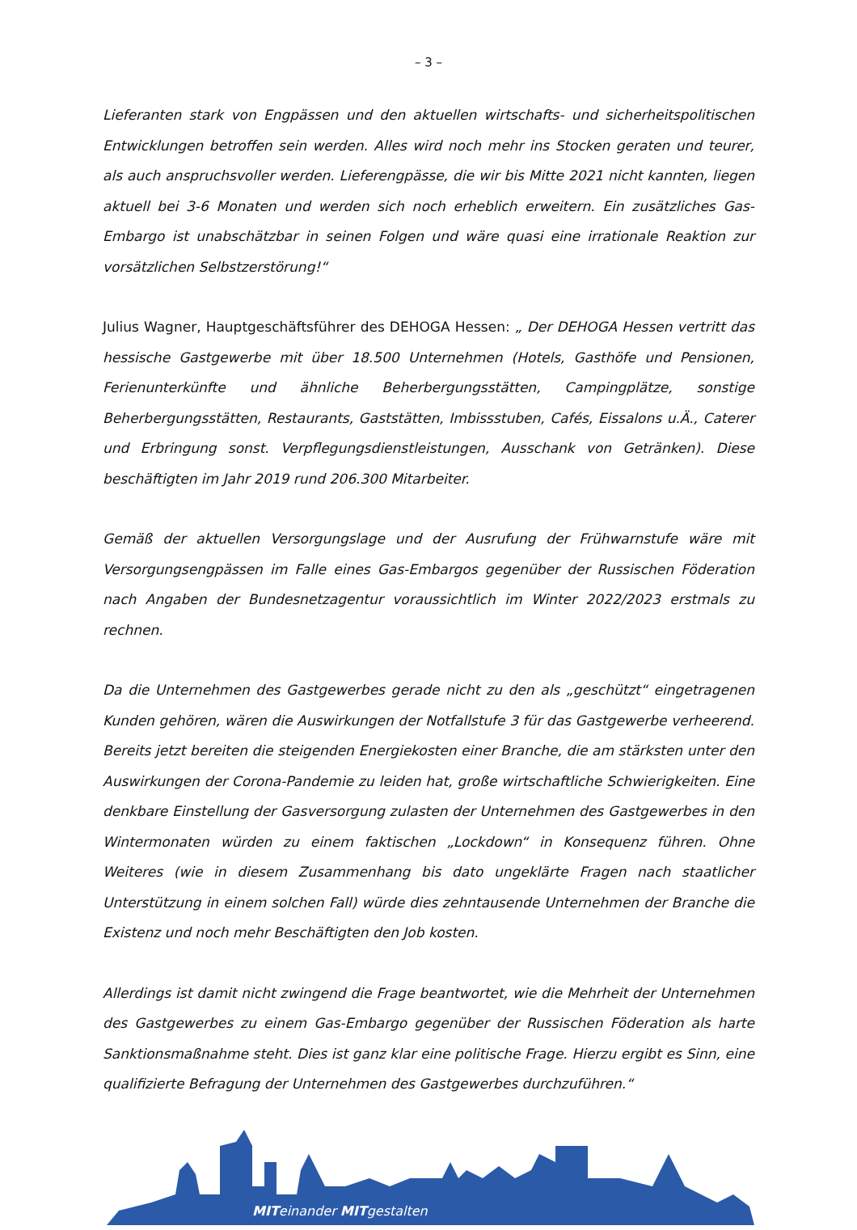– 3 –
Lieferanten stark von Engpässen und den aktuellen wirtschafts- und sicherheitspolitischen Entwicklungen betroffen sein werden. Alles wird noch mehr ins Stocken geraten und teurer, als auch anspruchsvoller werden. Lieferengpässe, die wir bis Mitte 2021 nicht kannten, liegen aktuell bei 3-6 Monaten und werden sich noch erheblich erweitern. Ein zusätzliches Gas-Embargo ist unabschätzbar in seinen Folgen und wäre quasi eine irrationale Reaktion zur vorsätzlichen Selbstzerstörung!“
Julius Wagner, Hauptgeschäftsführer des DEHOGA Hessen: „ Der DEHOGA Hessen vertritt das hessische Gastgewerbe mit über 18.500 Unternehmen (Hotels, Gasthöfe und Pensionen, Ferienunterkünfte und ähnliche Beherbergungsstätten, Campingplätze, sonstige Beherbergungsstätten, Restaurants, Gaststätten, Imbissstuben, Cafés, Eissalons u.Ä., Caterer und Erbringung sonst. Verpflegungsdienstleistungen, Ausschank von Getränken). Diese beschäftigten im Jahr 2019 rund 206.300 Mitarbeiter.
Gemäß der aktuellen Versorgungslage und der Ausrufung der Frühwarnstufe wäre mit Versorgungsengpässen im Falle eines Gas-Embargos gegenüber der Russischen Föderation nach Angaben der Bundesnetzagentur voraussichtlich im Winter 2022/2023 erstmals zu rechnen.
Da die Unternehmen des Gastgewerbes gerade nicht zu den als „geschützt“ eingetragenen Kunden gehören, wären die Auswirkungen der Notfallstufe 3 für das Gastgewerbe verheerend. Bereits jetzt bereiten die steigenden Energiekosten einer Branche, die am stärksten unter den Auswirkungen der Corona-Pandemie zu leiden hat, große wirtschaftliche Schwierigkeiten. Eine denkbare Einstellung der Gasversorgung zulasten der Unternehmen des Gastgewerbes in den Wintermonaten würden zu einem faktischen „Lockdown“ in Konsequenz führen. Ohne Weiteres (wie in diesem Zusammenhang bis dato ungeklärte Fragen nach staatlicher Unterstützung in einem solchen Fall) würde dies zehntausende Unternehmen der Branche die Existenz und noch mehr Beschäftigten den Job kosten.
Allerdings ist damit nicht zwingend die Frage beantwortet, wie die Mehrheit der Unternehmen des Gastgewerbes zu einem Gas-Embargo gegenüber der Russischen Föderation als harte Sanktionsmaßnahme steht. Dies ist ganz klar eine politische Frage. Hierzu ergibt es Sinn, eine qualifizierte Befragung der Unternehmen des Gastgewerbes durchzuführen.“
MITeinander MITgestalten